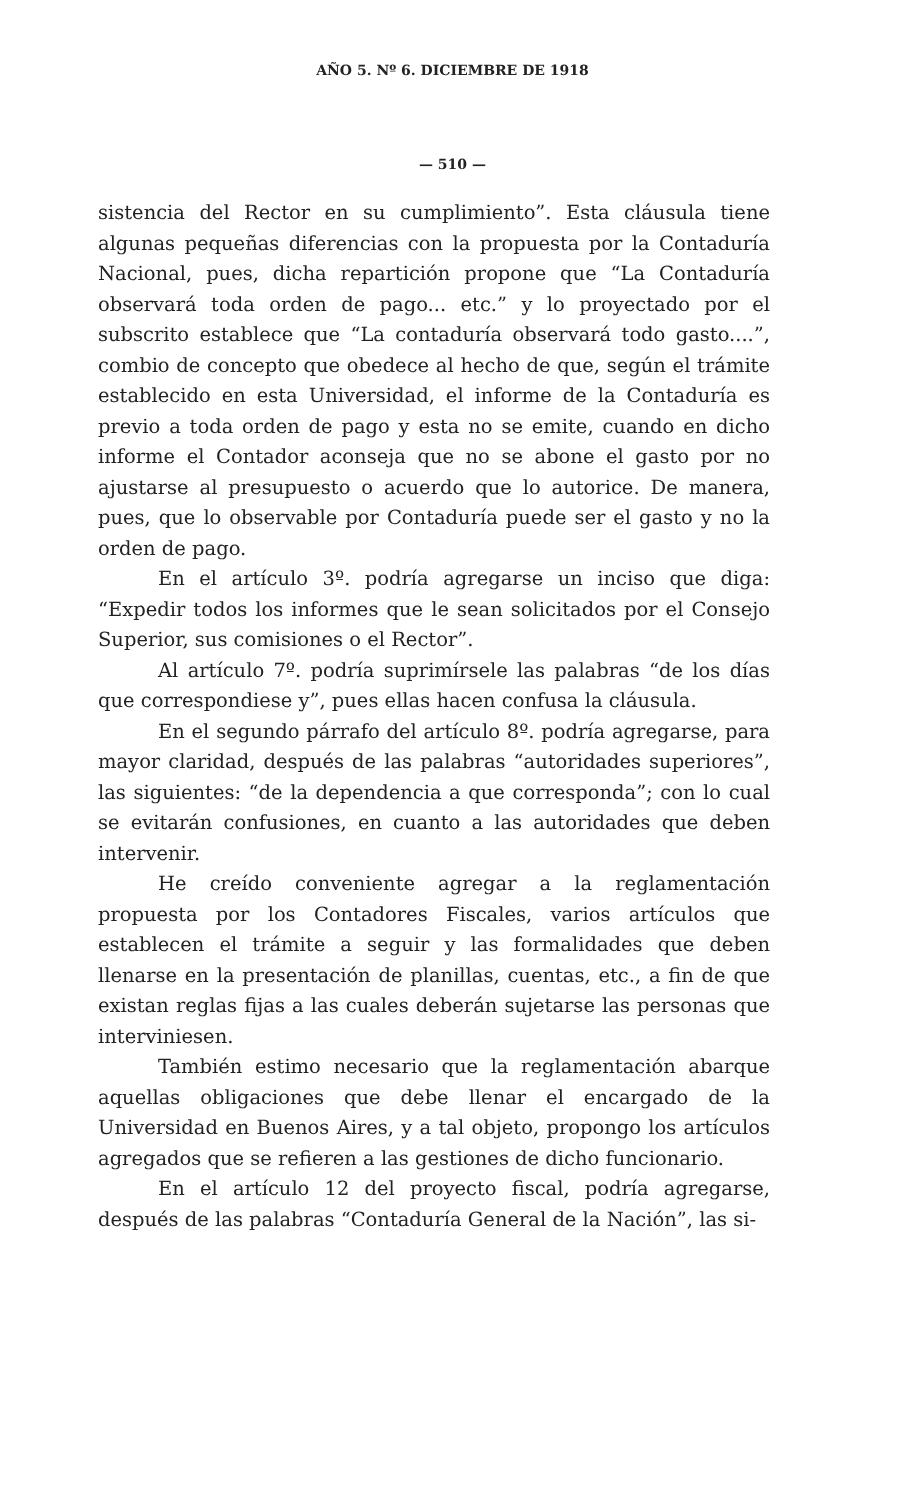AÑO 5. Nº 6. DICIEMBRE DE 1918
— 510 —
sistencia del Rector en su cumplimiento”. Esta cláusula tiene algunas pequeñas diferencias con la propuesta por la Contaduría Nacional, pues, dicha repartición propone que “La Contaduría observará toda orden de pago... etc.” y lo proyectado por el subscrito establece que “La contaduría observará todo gasto....”, combio de concepto que obedece al hecho de que, según el trámite establecido en esta Universidad, el informe de la Contaduría es previo a toda orden de pago y esta no se emite, cuando en dicho informe el Contador aconseja que no se abone el gasto por no ajustarse al presupuesto o acuerdo que lo autorice. De manera, pues, que lo observable por Contaduría puede ser el gasto y no la orden de pago.
En el artículo 3º. podría agregarse un inciso que diga: “Expedir todos los informes que le sean solicitados por el Consejo Superior, sus comisiones o el Rector”.
Al artículo 7º. podría suprimírsele las palabras “de los días que correspondiese y”, pues ellas hacen confusa la cláusula.
En el segundo párrafo del artículo 8º. podría agregarse, para mayor claridad, después de las palabras “autoridades superiores”, las siguientes: “de la dependencia a que corresponda”; con lo cual se evitarán confusiones, en cuanto a las autoridades que deben intervenir.
He creído conveniente agregar a la reglamentación propuesta por los Contadores Fiscales, varios artículos que establecen el trámite a seguir y las formalidades que deben llenarse en la presentación de planillas, cuentas, etc., a fin de que existan reglas fijas a las cuales deberán sujetarse las personas que interviniesen.
También estimo necesario que la reglamentación abarque aquellas obligaciones que debe llenar el encargado de la Universidad en Buenos Aires, y a tal objeto, propongo los artículos agregados que se refieren a las gestiones de dicho funcionario.
En el artículo 12 del proyecto fiscal, podría agregarse, después de las palabras “Contaduría General de la Nación”, las si-